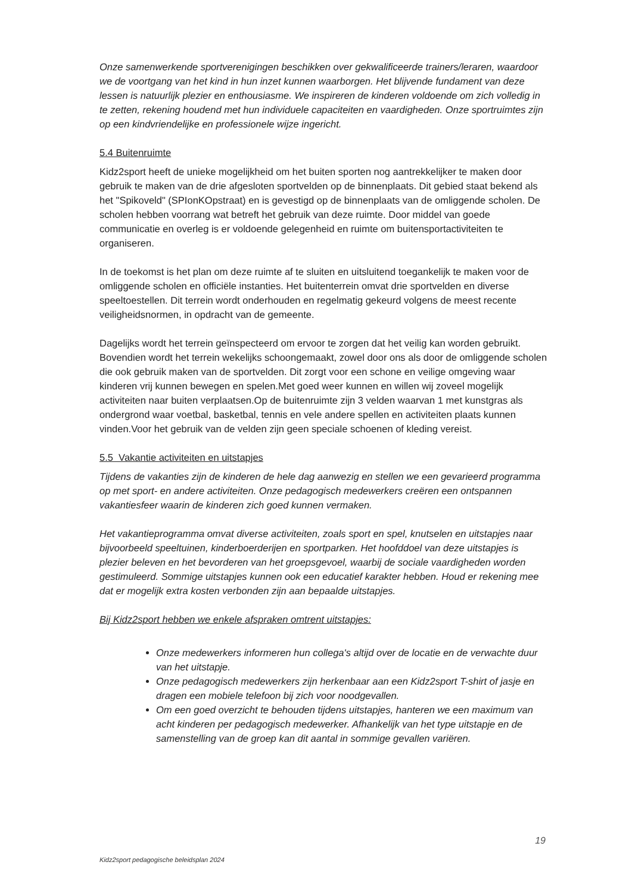Onze samenwerkende sportverenigingen beschikken over gekwalificeerde trainers/leraren, waardoor we de voortgang van het kind in hun inzet kunnen waarborgen. Het blijvende fundament van deze lessen is natuurlijk plezier en enthousiasme. We inspireren de kinderen voldoende om zich volledig in te zetten, rekening houdend met hun individuele capaciteiten en vaardigheden. Onze sportruimtes zijn op een kindvriendelijke en professionele wijze ingericht.
5.4 Buitenruimte
Kidz2sport heeft de unieke mogelijkheid om het buiten sporten nog aantrekkelijker te maken door gebruik te maken van de drie afgesloten sportvelden op de binnenplaats. Dit gebied staat bekend als het "Spikoveld" (SPIonKOpstraat) en is gevestigd op de binnenplaats van de omliggende scholen. De scholen hebben voorrang wat betreft het gebruik van deze ruimte. Door middel van goede communicatie en overleg is er voldoende gelegenheid en ruimte om buitensportactiviteiten te organiseren.
In de toekomst is het plan om deze ruimte af te sluiten en uitsluitend toegankelijk te maken voor de omliggende scholen en officiële instanties. Het buitenterrein omvat drie sportvelden en diverse speeltoestellen. Dit terrein wordt onderhouden en regelmatig gekeurd volgens de meest recente veiligheidsnormen, in opdracht van de gemeente.
Dagelijks wordt het terrein geïnspecteerd om ervoor te zorgen dat het veilig kan worden gebruikt. Bovendien wordt het terrein wekelijks schoongemaakt, zowel door ons als door de omliggende scholen die ook gebruik maken van de sportvelden. Dit zorgt voor een schone en veilige omgeving waar kinderen vrij kunnen bewegen en spelen.Met goed weer kunnen en willen wij zoveel mogelijk activiteiten naar buiten verplaatsen.Op de buitenruimte zijn 3 velden waarvan 1 met kunstgras als ondergrond waar voetbal, basketbal, tennis en vele andere spellen en activiteiten plaats kunnen vinden.Voor het gebruik van de velden zijn geen speciale schoenen of kleding vereist.
5.5 Vakantie activiteiten en uitstapjes
Tijdens de vakanties zijn de kinderen de hele dag aanwezig en stellen we een gevarieerd programma op met sport- en andere activiteiten. Onze pedagogisch medewerkers creëren een ontspannen vakantiesfeer waarin de kinderen zich goed kunnen vermaken.
Het vakantieprogramma omvat diverse activiteiten, zoals sport en spel, knutselen en uitstapjes naar bijvoorbeeld speeltuinen, kinderboerderijen en sportparken. Het hoofddoel van deze uitstapjes is plezier beleven en het bevorderen van het groepsgevoel, waarbij de sociale vaardigheden worden gestimuleerd. Sommige uitstapjes kunnen ook een educatief karakter hebben. Houd er rekening mee dat er mogelijk extra kosten verbonden zijn aan bepaalde uitstapjes.
Bij Kidz2sport hebben we enkele afspraken omtrent uitstapjes:
Onze medewerkers informeren hun collega's altijd over de locatie en de verwachte duur van het uitstapje.
Onze pedagogisch medewerkers zijn herkenbaar aan een Kidz2sport T-shirt of jasje en dragen een mobiele telefoon bij zich voor noodgevallen.
Om een goed overzicht te behouden tijdens uitstapjes, hanteren we een maximum van acht kinderen per pedagogisch medewerker. Afhankelijk van het type uitstapje en de samenstelling van de groep kan dit aantal in sommige gevallen variëren.
19
Kidz2sport pedagogische beleidsplan 2024